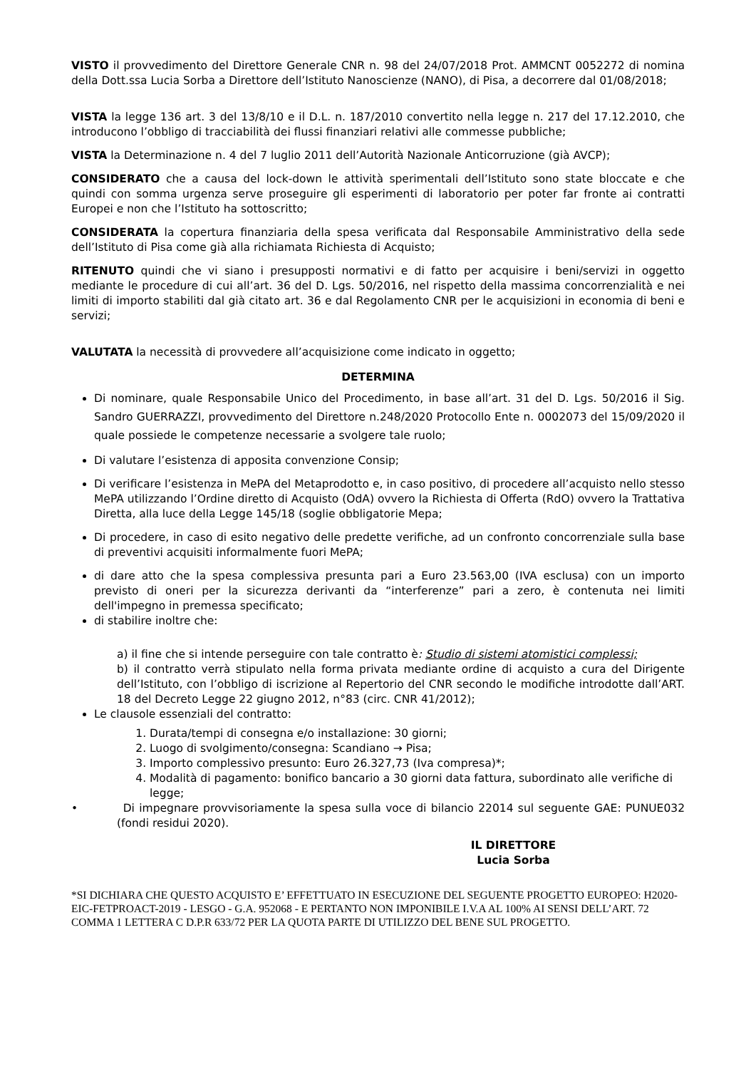VISTO il provvedimento del Direttore Generale CNR n. 98 del 24/07/2018 Prot. AMMCNT 0052272 di nomina della Dott.ssa Lucia Sorba a Direttore dell’Istituto Nanoscienze (NANO), di Pisa, a decorrere dal 01/08/2018;
VISTA la legge 136 art. 3 del 13/8/10 e il D.L. n. 187/2010 convertito nella legge n. 217 del 17.12.2010, che introducono l’obbligo di tracciabilità dei flussi finanziari relativi alle commesse pubbliche;
VISTA la Determinazione n. 4 del 7 luglio 2011 dell’Autorità Nazionale Anticorruzione (già AVCP);
CONSIDERATO che a causa del lock-down le attività sperimentali dell’Istituto sono state bloccate e che quindi con somma urgenza serve proseguire gli esperimenti di laboratorio per poter far fronte ai contratti Europei e non che l’Istituto ha sottoscritto;
CONSIDERATA la copertura finanziaria della spesa verificata dal Responsabile Amministrativo della sede dell’Istituto di Pisa come già alla richiamata Richiesta di Acquisto;
RITENUTO quindi che vi siano i presupposti normativi e di fatto per acquisire i beni/servizi in oggetto mediante le procedure di cui all’art. 36 del D. Lgs. 50/2016, nel rispetto della massima concorrenzialità e nei limiti di importo stabiliti dal già citato art. 36 e dal Regolamento CNR per le acquisizioni in economia di beni e servizi;
VALUTATA la necessità di provvedere all’acquisizione come indicato in oggetto;
DETERMINA
Di nominare, quale Responsabile Unico del Procedimento, in base all’art. 31 del D. Lgs. 50/2016 il Sig. Sandro GUERRAZZI, provvedimento del Direttore n.248/2020 Protocollo Ente n. 0002073 del 15/09/2020 il quale possiede le competenze necessarie a svolgere tale ruolo;
Di valutare l’esistenza di apposita convenzione Consip;
Di verificare l’esistenza in MePA del Metaprodotto e, in caso positivo, di procedere all’acquisto nello stesso MePA utilizzando l’Ordine diretto di Acquisto (OdA) ovvero la Richiesta di Offerta (RdO) ovvero la Trattativa Diretta, alla luce della Legge 145/18 (soglie obbligatorie Mepa;
Di procedere, in caso di esito negativo delle predette verifiche, ad un confronto concorrenziale sulla base di preventivi acquisiti informalmente fuori MePA;
di dare atto che la spesa complessiva presunta pari a Euro 23.563,00 (IVA esclusa) con un importo previsto di oneri per la sicurezza derivanti da “interferenze” pari a zero, è contenuta nei limiti dell'impegno in premessa specificato;
di stabilire inoltre che:
a) il fine che si intende perseguire con tale contratto è: Studio di sistemi atomistici complessi;
b) il contratto verrà stipulato nella forma privata mediante ordine di acquisto a cura del Dirigente dell’Istituto, con l’obbligo di iscrizione al Repertorio del CNR secondo le modifiche introdotte dall’ART. 18 del Decreto Legge 22 giugno 2012, n°83 (circ. CNR 41/2012);
Le clausole essenziali del contratto:
1. Durata/tempi di consegna e/o installazione: 30 giorni;
2. Luogo di svolgimento/consegna: Scandiano → Pisa;
3. Importo complessivo presunto: Euro 26.327,73 (Iva compresa)*;
4. Modalità di pagamento: bonifico bancario a 30 giorni data fattura, subordinato alle verifiche di legge;
• Di impegnare provvisoriamente la spesa sulla voce di bilancio 22014 sul seguente GAE: PUNUE032 (fondi residui 2020).
IL DIRETTORE
Lucia Sorba
*SI DICHIARA CHE QUESTO ACQUISTO E’ EFFETTUATO IN ESECUZIONE DEL SEGUENTE PROGETTO EUROPEO: H2020-EIC-FETPROACT-2019 - LESGO - G.A. 952068 - E PERTANTO NON IMPONIBILE I.V.A AL 100% AI SENSI DELL’ART. 72 COMMA 1 LETTERA C D.P.R 633/72 PER LA QUOTA PARTE DI UTILIZZO DEL BENE SUL PROGETTO.